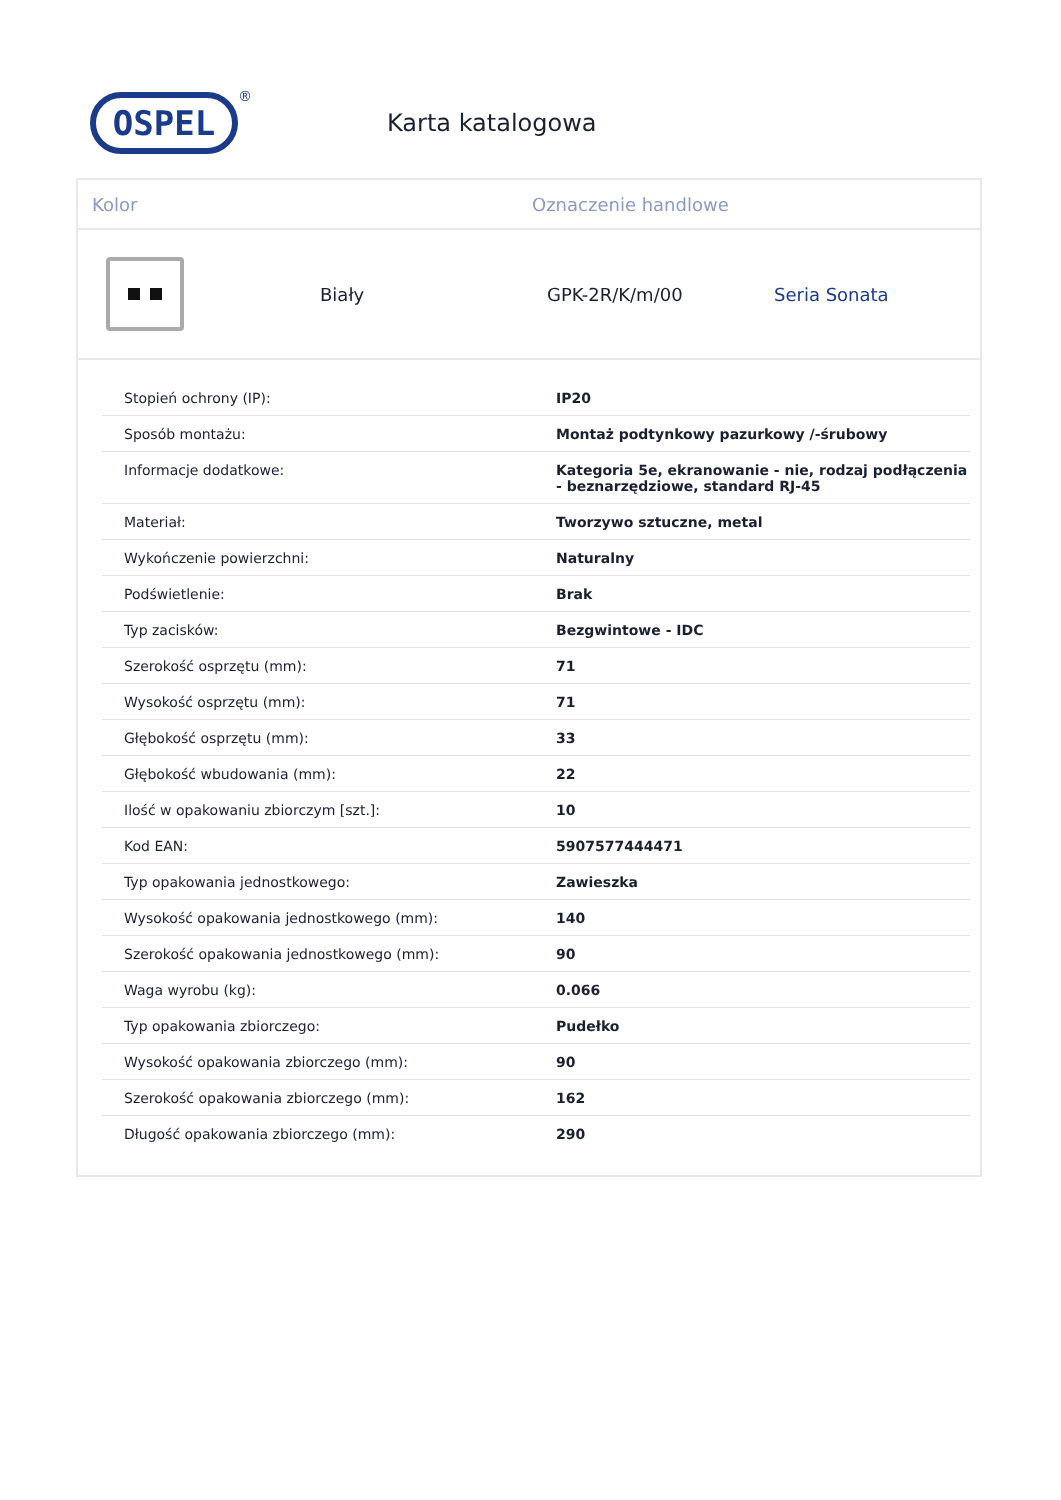OSPEL
®
Karta katalogowa
Kolor Oznaczenie handlowe
Biały GPK-2R/K/m/00 Seria Sonata
| Stopień ochrony (IP): | IP20 |
| Sposób montażu: | Montaż podtynkowy pazurkowy /-śrubowy |
| Informacje dodatkowe: | Kategoria 5e, ekranowanie - nie, rodzaj podłączenia - beznarzędziowe, standard RJ-45 |
| Materiał: | Tworzywo sztuczne, metal |
| Wykończenie powierzchni: | Naturalny |
| Podświetlenie: | Brak |
| Typ zacisków: | Bezgwintowe - IDC |
| Szerokość osprzętu (mm): | 71 |
| Wysokość osprzętu (mm): | 71 |
| Głębokość osprzętu (mm): | 33 |
| Głębokość wbudowania (mm): | 22 |
| Ilość w opakowaniu zbiorczym [szt.]: | 10 |
| Kod EAN: | 5907577444471 |
| Typ opakowania jednostkowego: | Zawieszka |
| Wysokość opakowania jednostkowego (mm): | 140 |
| Szerokość opakowania jednostkowego (mm): | 90 |
| Waga wyrobu (kg): | 0.066 |
| Typ opakowania zbiorczego: | Pudełko |
| Wysokość opakowania zbiorczego (mm): | 90 |
| Szerokość opakowania zbiorczego (mm): | 162 |
| Długość opakowania zbiorczego (mm): | 290 |